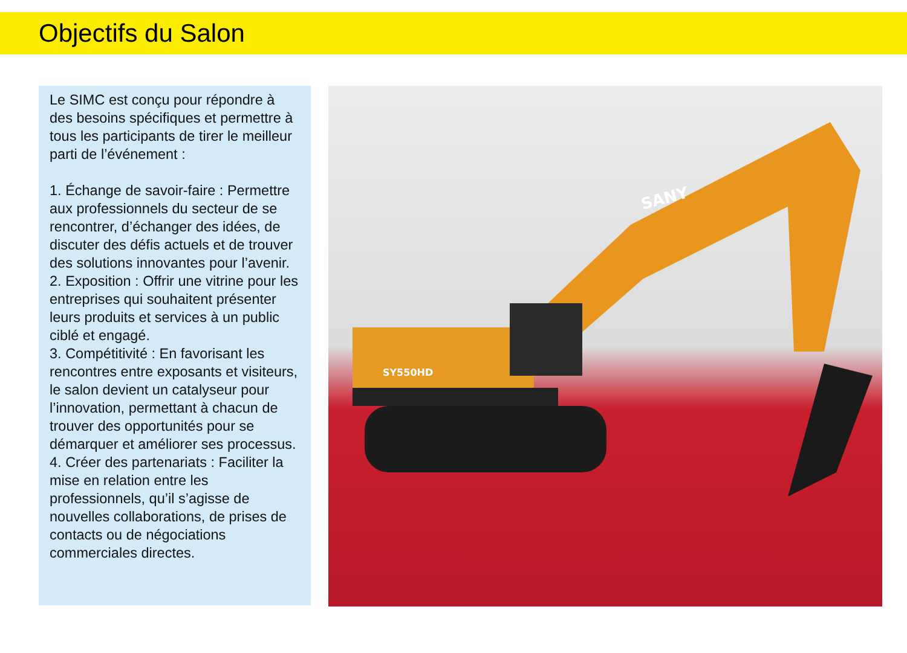Objectifs du Salon
Le SIMC est conçu pour répondre à des besoins spécifiques et permettre à tous les participants de tirer le meilleur parti de l’événement :
1. Échange de savoir-faire : Permettre aux professionnels du secteur de se rencontrer, d’échanger des idées, de discuter des défis actuels et de trouver des solutions innovantes pour l’avenir.
2. Exposition : Offrir une vitrine pour les entreprises qui souhaitent présenter leurs produits et services à un public ciblé et engagé.
3. Compétitivité : En favorisant les rencontres entre exposants et visiteurs, le salon devient un catalyseur pour l’innovation, permettant à chacun de trouver des opportunités pour se démarquer et améliorer ses processus.
4. Créer des partenariats : Faciliter la mise en relation entre les professionnels, qu’il s’agisse de nouvelles collaborations, de prises de contacts ou de négociations commerciales directes.
SANY
SY550HD